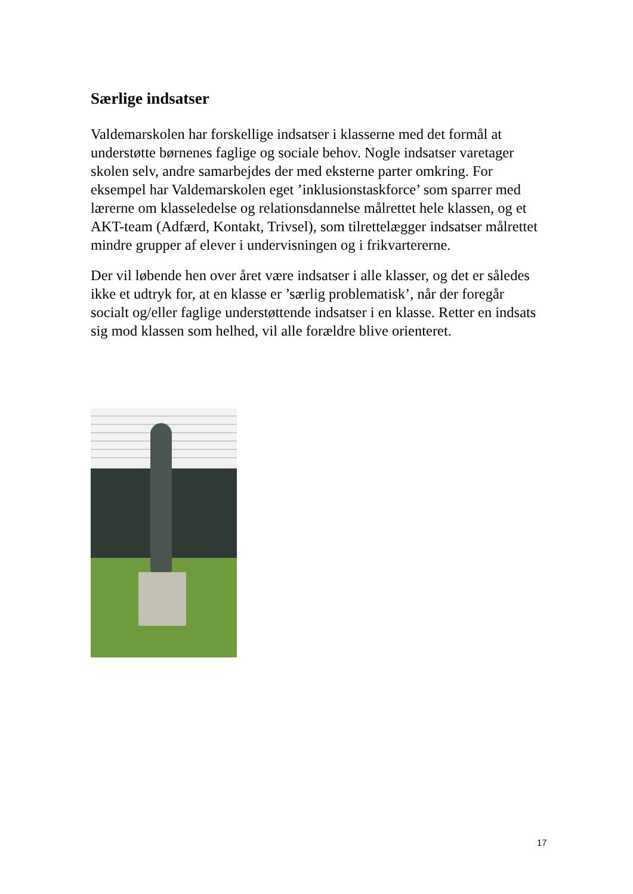Særlige indsatser
Valdemarskolen har forskellige indsatser i klasserne med det formål at understøtte børnenes faglige og sociale behov. Nogle indsatser varetager skolen selv, andre samarbejdes der med eksterne parter omkring. For eksempel har Valdemarskolen eget ’inklusionstaskforce’ som sparrer med lærerne om klasseledelse og relationsdannelse målrettet hele klassen, og et AKT-team (Adfærd, Kontakt, Trivsel), som tilrettelægger indsatser målrettet mindre grupper af elever i undervisningen og i frikvartererne.
Der vil løbende hen over året være indsatser i alle klasser, og det er således ikke et udtryk for, at en klasse er ’særlig problematisk’, når der foregår socialt og/eller faglige understøttende indsatser i en klasse. Retter en indsats sig mod klassen som helhed, vil alle forældre blive orienteret.
17